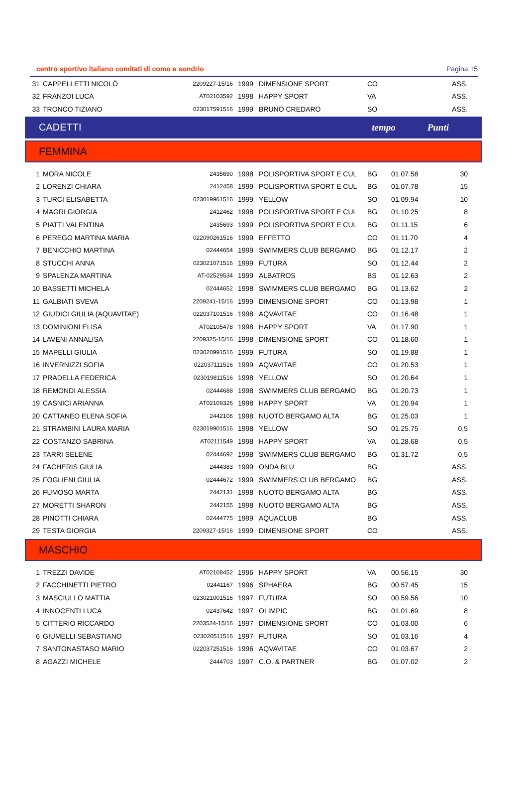centro sportivo italiano comitati di como e sondrio Pagina 15
| 31 | CAPPELLETTI NICOLÒ | 2209227-15/16 | 1999 | DIMENSIONE SPORT | CO | | ASS. |
| 32 | FRANZOI LUCA | AT02103592 | 1998 | HAPPY SPORT | VA | | ASS. |
| 33 | TRONCO TIZIANO | 023017591516 | 1999 | BRUNO CREDARO | SO | | ASS. |
CADETTI tempo Punti
FEMMINA
| 1 | MORA NICOLE | 2435690 | 1998 | POLISPORTIVA SPORT E CUL | BG | 01.07.58 | 30 |
| 2 | LORENZI CHIARA | 2412458 | 1999 | POLISPORTIVA SPORT E CUL | BG | 01.07.78 | 15 |
| 3 | TURCI ELISABETTA | 023019961516 | 1999 | YELLOW | SO | 01.09.94 | 10 |
| 4 | MAGRI GIORGIA | 2412462 | 1998 | POLISPORTIVA SPORT E CUL | BG | 01.10.25 | 8 |
| 5 | PIATTI VALENTINA | 2435693 | 1999 | POLISPORTIVA SPORT E CUL | BG | 01.11.15 | 6 |
| 6 | PEREGO MARTINA MARIA | 022090261516 | 1999 | EFFETTO | CO | 01.11.70 | 4 |
| 7 | BENICCHIO MARTINA | 02444654 | 1999 | SWIMMERS CLUB BERGAMO | BG | 01.12.17 | 2 |
| 8 | STUCCHI ANNA | 023021071516 | 1999 | FUTURA | SO | 01.12.44 | 2 |
| 9 | SPALENZA MARTINA | AT-02529534 | 1999 | ALBATROS | BS | 01.12.63 | 2 |
| 10 | BASSETTI MICHELA | 02444652 | 1998 | SWIMMERS CLUB BERGAMO | BG | 01.13.62 | 2 |
| 11 | GALBIATI SVEVA | 2209241-15/16 | 1999 | DIMENSIONE SPORT | CO | 01.13.98 | 1 |
| 12 | GIUDICI GIULIA (AQUAVITAE) | 022037101516 | 1998 | AQVAVITAE | CO | 01.16.48 | 1 |
| 13 | DOMINIONI ELISA | AT02105478 | 1998 | HAPPY SPORT | VA | 01.17.90 | 1 |
| 14 | LAVENI ANNALISA | 2209325-15/16 | 1998 | DIMENSIONE SPORT | CO | 01.18.60 | 1 |
| 15 | MAPELLI GIULIA | 023020991516 | 1999 | FUTURA | SO | 01.19.88 | 1 |
| 16 | INVERNIZZI SOFIA | 022037111516 | 1999 | AQVAVITAE | CO | 01.20.53 | 1 |
| 17 | PRADELLA FEDERICA | 023019811516 | 1998 | YELLOW | SO | 01.20.64 | 1 |
| 18 | REMONDI ALESSIA | 02444688 | 1998 | SWIMMERS CLUB BERGAMO | BG | 01.20.73 | 1 |
| 19 | CASNICI ARIANNA | AT02109326 | 1998 | HAPPY SPORT | VA | 01.20.94 | 1 |
| 20 | CATTANEO ELENA SOFIA | 2442106 | 1998 | NUOTO BERGAMO ALTA | BG | 01.25.03 | 1 |
| 21 | STRAMBINI LAURA MARIA | 023019901516 | 1998 | YELLOW | SO | 01.25.75 | 0,5 |
| 22 | COSTANZO SABRINA | AT02111549 | 1998 | HAPPY SPORT | VA | 01.28.68 | 0,5 |
| 23 | TARRI SELENE | 02444692 | 1998 | SWIMMERS CLUB BERGAMO | BG | 01.31.72 | 0,5 |
| 24 | FACHERIS GIULIA | 2444383 | 1999 | ONDA BLU | BG | | ASS. |
| 25 | FOGLIENI GIULIA | 02444672 | 1999 | SWIMMERS CLUB BERGAMO | BG | | ASS. |
| 26 | FUMOSO MARTA | 2442131 | 1998 | NUOTO BERGAMO ALTA | BG | | ASS. |
| 27 | MORETTI SHARON | 2442155 | 1998 | NUOTO BERGAMO ALTA | BG | | ASS. |
| 28 | PINOTTI CHIARA | 02444775 | 1999 | AQUACLUB | BG | | ASS. |
| 29 | TESTA GIORGIA | 2209327-15/16 | 1999 | DIMENSIONE SPORT | CO | | ASS. |
MASCHIO
| 1 | TREZZI DAVIDE | AT02108452 | 1996 | HAPPY SPORT | VA | 00.56.15 | 30 |
| 2 | FACCHINETTI PIETRO | 02441167 | 1996 | SPHAERA | BG | 00.57.45 | 15 |
| 3 | MASCIULLO MATTIA | 023021001516 | 1997 | FUTURA | SO | 00.59.56 | 10 |
| 4 | INNOCENTI LUCA | 02437642 | 1997 | OLIMPIC | BG | 01.01.69 | 8 |
| 5 | CITTERIO RICCARDO | 2203524-15/16 | 1997 | DIMENSIONE SPORT | CO | 01.03.00 | 6 |
| 6 | GIUMELLI SEBASTIANO | 023020511516 | 1997 | FUTURA | SO | 01.03.16 | 4 |
| 7 | SANTONASTASO MARIO | 022037251516 | 1996 | AQVAVITAE | CO | 01.03.67 | 2 |
| 8 | AGAZZI MICHELE | 2444703 | 1997 | C.O. & PARTNER | BG | 01.07.02 | 2 |